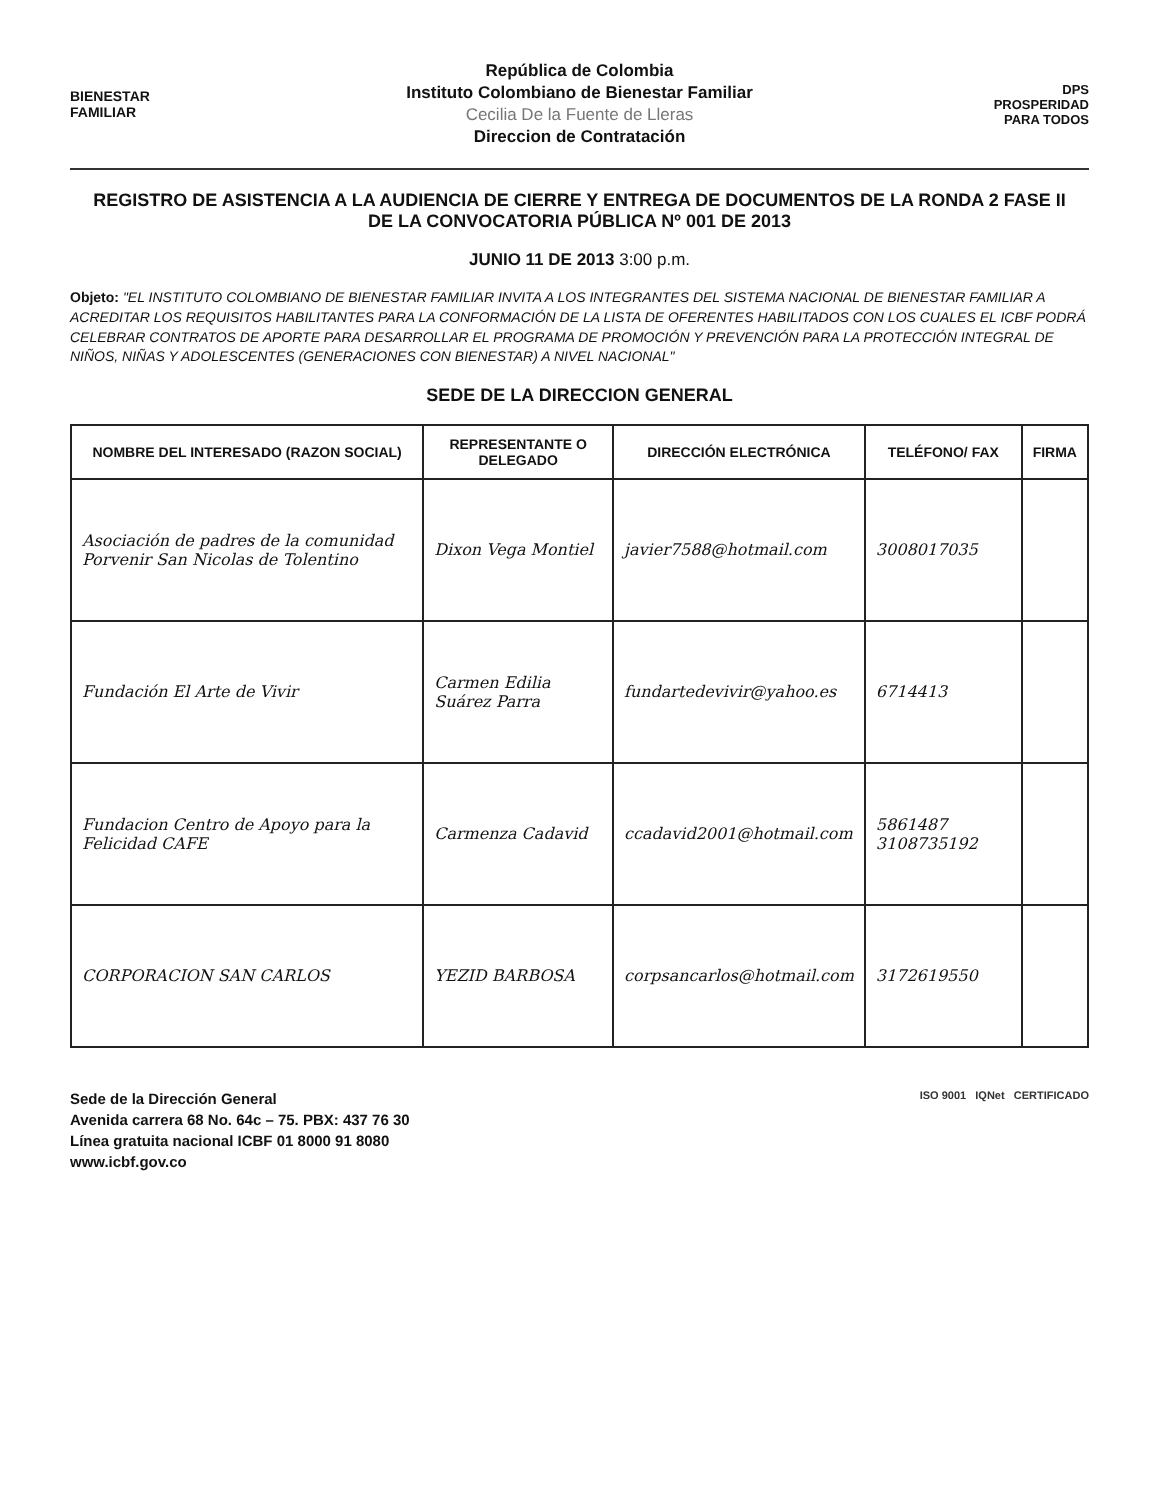BIENESTAR
FAMILIAR
República de Colombia
Instituto Colombiano de Bienestar Familiar
Cecilia De la Fuente de Lleras
Direccion de Contratación
DPS
PROSPERIDAD
PARA TODOS
REGISTRO DE ASISTENCIA A LA AUDIENCIA DE CIERRE Y ENTREGA DE DOCUMENTOS DE LA RONDA 2 FASE II
DE LA CONVOCATORIA PÚBLICA Nº 001 DE 2013
JUNIO 11 DE 2013 3:00 p.m.
Objeto: "EL INSTITUTO COLOMBIANO DE BIENESTAR FAMILIAR INVITA A LOS INTEGRANTES DEL SISTEMA NACIONAL DE BIENESTAR FAMILIAR A ACREDITAR LOS REQUISITOS HABILITANTES PARA LA CONFORMACIÓN DE LA LISTA DE OFERENTES HABILITADOS CON LOS CUALES EL ICBF PODRÁ CELEBRAR CONTRATOS DE APORTE PARA DESARROLLAR EL PROGRAMA DE PROMOCIÓN Y PREVENCIÓN PARA LA PROTECCIÓN INTEGRAL DE NIÑOS, NIÑAS Y ADOLESCENTES (GENERACIONES CON BIENESTAR) A NIVEL NACIONAL"
SEDE DE LA DIRECCION GENERAL
| NOMBRE DEL INTERESADO (RAZON SOCIAL) | REPRESENTANTE O DELEGADO | DIRECCIÓN ELECTRÓNICA | TELÉFONO/ FAX | FIRMA |
| --- | --- | --- | --- | --- |
| Asociación de padres de la comunidad Porvenir San Nicolas de Tolentino | Dixon Vega Montiel | javier7588@hotmail.com | 3008017035 | |
| Fundación El Arte de Vivir | Carmen Edilia Suárez Parra | fundartedevivir@yahoo.es | 6714413 | |
| Fundacion Centro de Apoyo para la Felicidad CAFE | Carmenza Cadavid | ccadavid2001@hotmail.com | 5861487 3108735192 | |
| CORPORACION SAN CARLOS | YEZID BARBOSA | corpsancarlos@hotmail.com | 3172619550 | |
ISO 9001 IQNet CERTIFICADO
Sede de la Dirección General
Avenida carrera 68 No. 64c – 75. PBX: 437 76 30
Línea gratuita nacional ICBF 01 8000 91 8080
www.icbf.gov.co